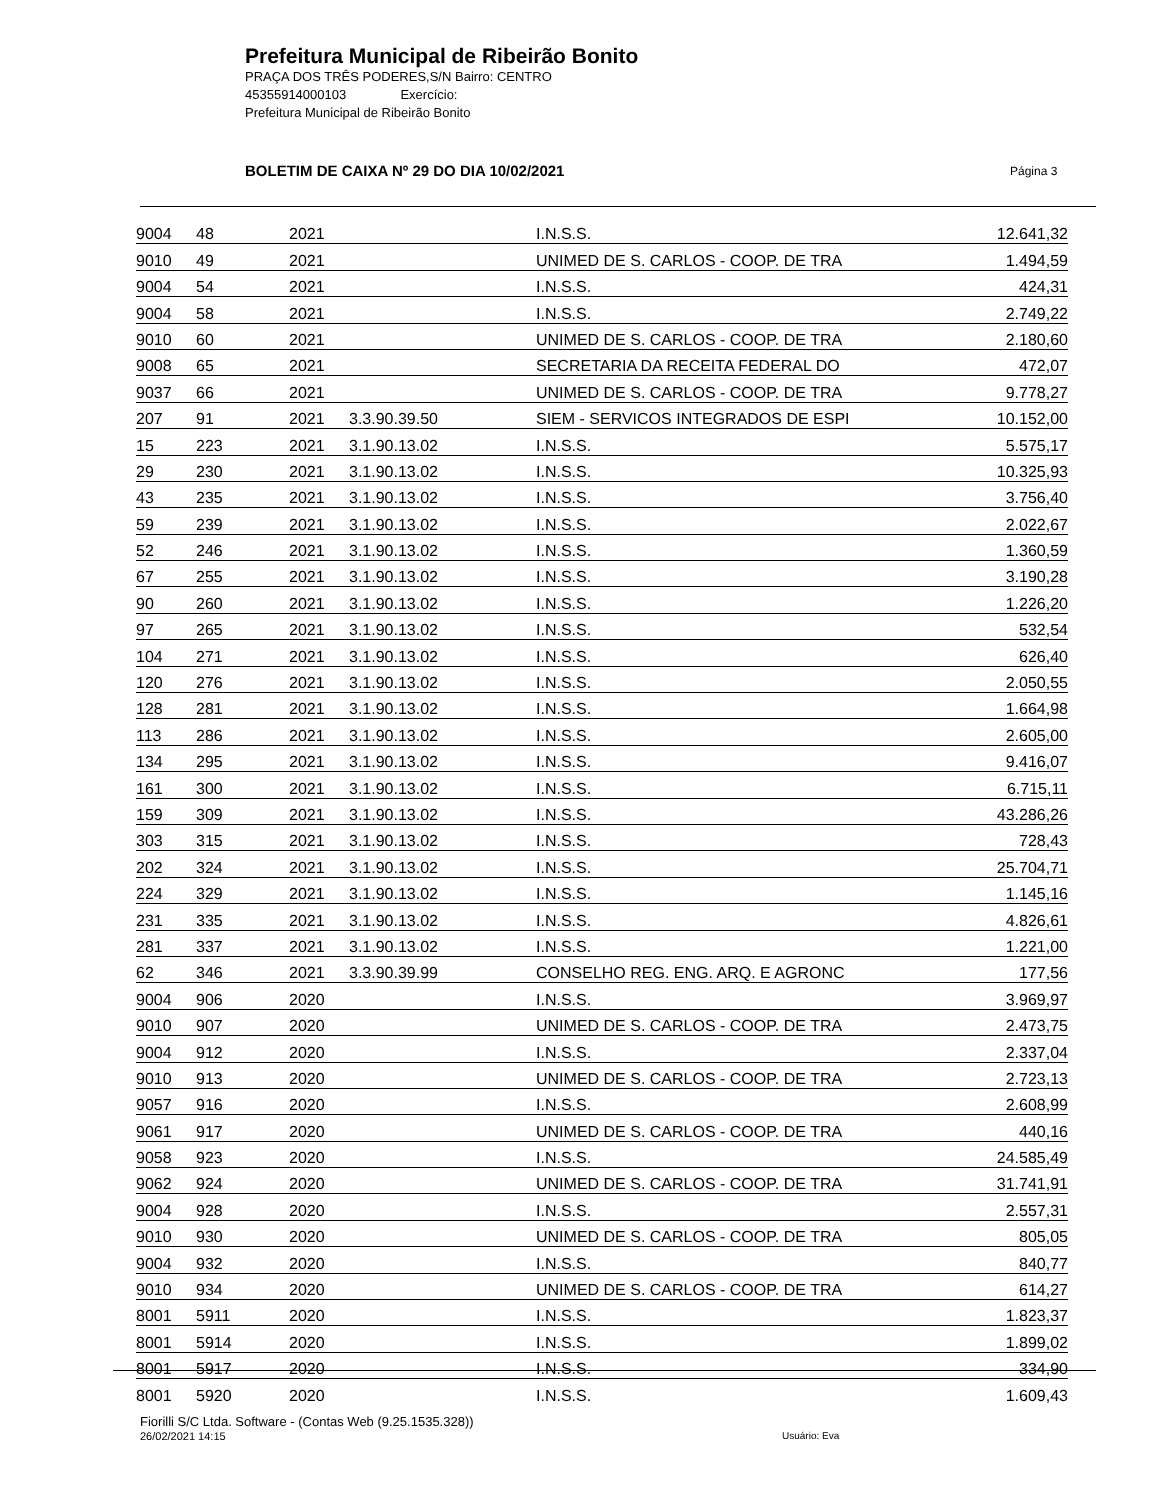Prefeitura Municipal de Ribeirão Bonito
PRAÇA DOS TRÊS PODERES,S/N Bairro: CENTRO
45355914000103 Exercício:
Prefeitura Municipal de Ribeirão Bonito
BOLETIM DE CAIXA Nº 29 DO DIA 10/02/2021 Página 3
| 9004 | 48 | 2021 | | I.N.S.S. | 12.641,32 |
| 9010 | 49 | 2021 | | UNIMED DE S. CARLOS - COOP. DE TRA | 1.494,59 |
| 9004 | 54 | 2021 | | I.N.S.S. | 424,31 |
| 9004 | 58 | 2021 | | I.N.S.S. | 2.749,22 |
| 9010 | 60 | 2021 | | UNIMED DE S. CARLOS - COOP. DE TRA | 2.180,60 |
| 9008 | 65 | 2021 | | SECRETARIA DA RECEITA FEDERAL DO | 472,07 |
| 9037 | 66 | 2021 | | UNIMED DE S. CARLOS - COOP. DE TRA | 9.778,27 |
| 207 | 91 | 2021 | 3.3.90.39.50 | SIEM - SERVICOS INTEGRADOS DE ESPI | 10.152,00 |
| 15 | 223 | 2021 | 3.1.90.13.02 | I.N.S.S. | 5.575,17 |
| 29 | 230 | 2021 | 3.1.90.13.02 | I.N.S.S. | 10.325,93 |
| 43 | 235 | 2021 | 3.1.90.13.02 | I.N.S.S. | 3.756,40 |
| 59 | 239 | 2021 | 3.1.90.13.02 | I.N.S.S. | 2.022,67 |
| 52 | 246 | 2021 | 3.1.90.13.02 | I.N.S.S. | 1.360,59 |
| 67 | 255 | 2021 | 3.1.90.13.02 | I.N.S.S. | 3.190,28 |
| 90 | 260 | 2021 | 3.1.90.13.02 | I.N.S.S. | 1.226,20 |
| 97 | 265 | 2021 | 3.1.90.13.02 | I.N.S.S. | 532,54 |
| 104 | 271 | 2021 | 3.1.90.13.02 | I.N.S.S. | 626,40 |
| 120 | 276 | 2021 | 3.1.90.13.02 | I.N.S.S. | 2.050,55 |
| 128 | 281 | 2021 | 3.1.90.13.02 | I.N.S.S. | 1.664,98 |
| 113 | 286 | 2021 | 3.1.90.13.02 | I.N.S.S. | 2.605,00 |
| 134 | 295 | 2021 | 3.1.90.13.02 | I.N.S.S. | 9.416,07 |
| 161 | 300 | 2021 | 3.1.90.13.02 | I.N.S.S. | 6.715,11 |
| 159 | 309 | 2021 | 3.1.90.13.02 | I.N.S.S. | 43.286,26 |
| 303 | 315 | 2021 | 3.1.90.13.02 | I.N.S.S. | 728,43 |
| 202 | 324 | 2021 | 3.1.90.13.02 | I.N.S.S. | 25.704,71 |
| 224 | 329 | 2021 | 3.1.90.13.02 | I.N.S.S. | 1.145,16 |
| 231 | 335 | 2021 | 3.1.90.13.02 | I.N.S.S. | 4.826,61 |
| 281 | 337 | 2021 | 3.1.90.13.02 | I.N.S.S. | 1.221,00 |
| 62 | 346 | 2021 | 3.3.90.39.99 | CONSELHO REG. ENG. ARQ. E AGRONC | 177,56 |
| 9004 | 906 | 2020 | | I.N.S.S. | 3.969,97 |
| 9010 | 907 | 2020 | | UNIMED DE S. CARLOS - COOP. DE TRA | 2.473,75 |
| 9004 | 912 | 2020 | | I.N.S.S. | 2.337,04 |
| 9010 | 913 | 2020 | | UNIMED DE S. CARLOS - COOP. DE TRA | 2.723,13 |
| 9057 | 916 | 2020 | | I.N.S.S. | 2.608,99 |
| 9061 | 917 | 2020 | | UNIMED DE S. CARLOS - COOP. DE TRA | 440,16 |
| 9058 | 923 | 2020 | | I.N.S.S. | 24.585,49 |
| 9062 | 924 | 2020 | | UNIMED DE S. CARLOS - COOP. DE TRA | 31.741,91 |
| 9004 | 928 | 2020 | | I.N.S.S. | 2.557,31 |
| 9010 | 930 | 2020 | | UNIMED DE S. CARLOS - COOP. DE TRA | 805,05 |
| 9004 | 932 | 2020 | | I.N.S.S. | 840,77 |
| 9010 | 934 | 2020 | | UNIMED DE S. CARLOS - COOP. DE TRA | 614,27 |
| 8001 | 5911 | 2020 | | I.N.S.S. | 1.823,37 |
| 8001 | 5914 | 2020 | | I.N.S.S. | 1.899,02 |
| 8001 | 5917 | 2020 | | I.N.S.S. | 334,90 |
| 8001 | 5920 | 2020 | | I.N.S.S. | 1.609,43 |
Fiorilli S/C Ltda. Software - (Contas Web (9.25.1535.328))
26/02/2021 14:15
Usuário: Eva